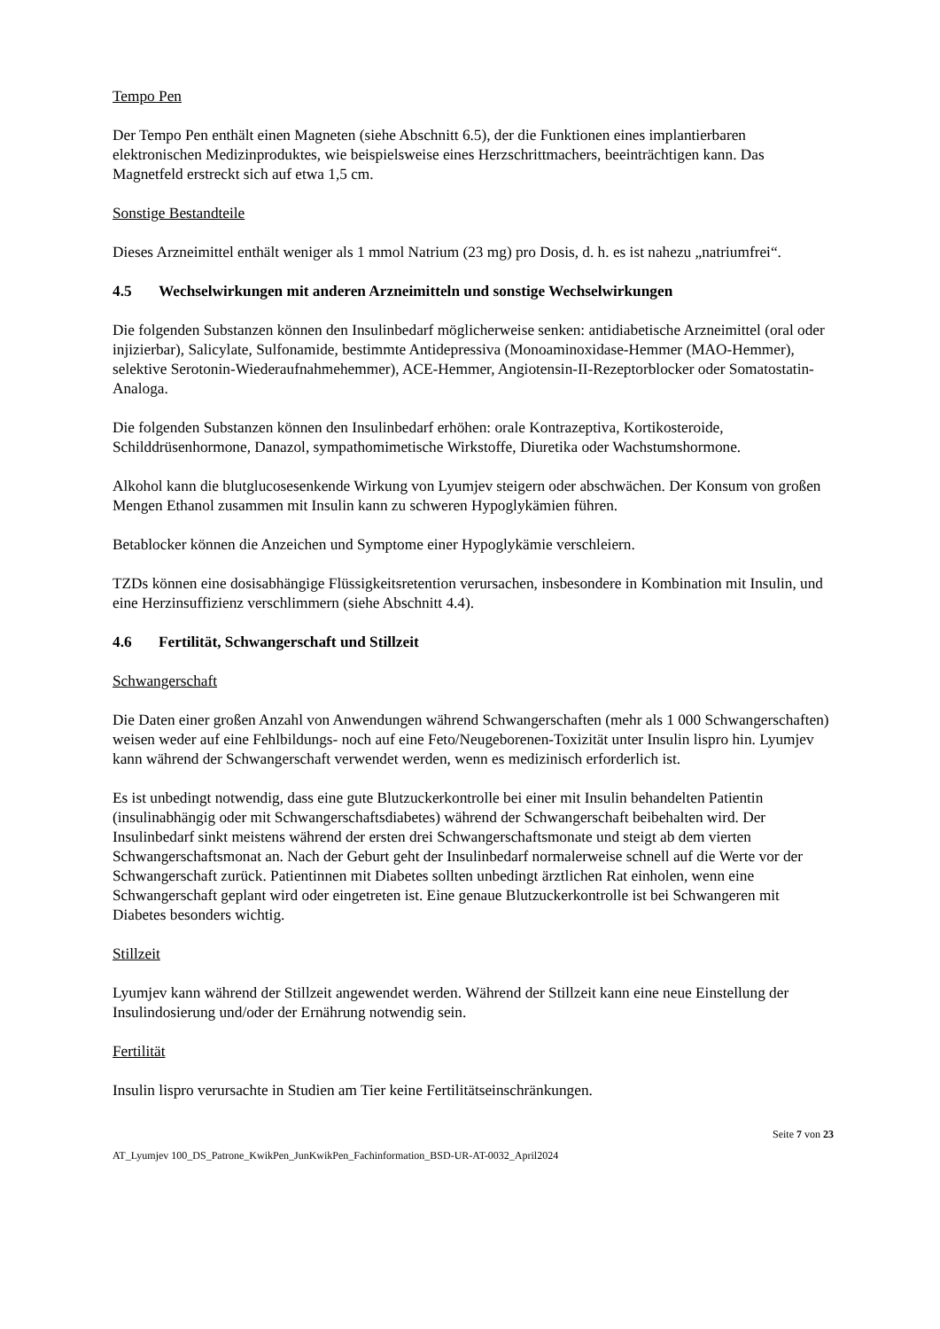Tempo Pen
Der Tempo Pen enthält einen Magneten (siehe Abschnitt 6.5), der die Funktionen eines implantierbaren elektronischen Medizinproduktes, wie beispielsweise eines Herzschrittmachers, beeinträchtigen kann. Das Magnetfeld erstreckt sich auf etwa 1,5 cm.
Sonstige Bestandteile
Dieses Arzneimittel enthält weniger als 1 mmol Natrium (23 mg) pro Dosis, d. h. es ist nahezu „natriumfrei“.
4.5 Wechselwirkungen mit anderen Arzneimitteln und sonstige Wechselwirkungen
Die folgenden Substanzen können den Insulinbedarf möglicherweise senken: antidiabetische Arzneimittel (oral oder injizierbar), Salicylate, Sulfonamide, bestimmte Antidepressiva (Monoaminoxidase-Hemmer (MAO-Hemmer), selektive Serotonin-Wiederaufnahmehemmer), ACE-Hemmer, Angiotensin-II-Rezeptorblocker oder Somatostatin-Analoga.
Die folgenden Substanzen können den Insulinbedarf erhöhen: orale Kontrazeptiva, Kortikosteroide, Schilddrüsenhormone, Danazol, sympathomimetische Wirkstoffe, Diuretika oder Wachstumshormone.
Alkohol kann die blutglucosesenkende Wirkung von Lyumjev steigern oder abschwächen. Der Konsum von großen Mengen Ethanol zusammen mit Insulin kann zu schweren Hypoglykämien führen.
Betablocker können die Anzeichen und Symptome einer Hypoglykämie verschleiern.
TZDs können eine dosisabhängige Flüssigkeitsretention verursachen, insbesondere in Kombination mit Insulin, und eine Herzinsuffizienz verschlimmern (siehe Abschnitt 4.4).
4.6 Fertilität, Schwangerschaft und Stillzeit
Schwangerschaft
Die Daten einer großen Anzahl von Anwendungen während Schwangerschaften (mehr als 1 000 Schwangerschaften) weisen weder auf eine Fehlbildungs- noch auf eine Feto/Neugeborenen-Toxizität unter Insulin lispro hin. Lyumjev kann während der Schwangerschaft verwendet werden, wenn es medizinisch erforderlich ist.
Es ist unbedingt notwendig, dass eine gute Blutzuckerkontrolle bei einer mit Insulin behandelten Patientin (insulinabhängig oder mit Schwangerschaftsdiabetes) während der Schwangerschaft beibehalten wird. Der Insulinbedarf sinkt meistens während der ersten drei Schwangerschaftsmonate und steigt ab dem vierten Schwangerschaftsmonat an. Nach der Geburt geht der Insulinbedarf normalerweise schnell auf die Werte vor der Schwangerschaft zurück. Patientinnen mit Diabetes sollten unbedingt ärztlichen Rat einholen, wenn eine Schwangerschaft geplant wird oder eingetreten ist. Eine genaue Blutzuckerkontrolle ist bei Schwangeren mit Diabetes besonders wichtig.
Stillzeit
Lyumjev kann während der Stillzeit angewendet werden. Während der Stillzeit kann eine neue Einstellung der Insulindosierung und/oder der Ernährung notwendig sein.
Fertilität
Insulin lispro verursachte in Studien am Tier keine Fertilitätseinschränkungen.
Seite 7 von 23
AT_Lyumjev 100_DS_Patrone_KwikPen_JunKwikPen_Fachinformation_BSD-UR-AT-0032_April2024